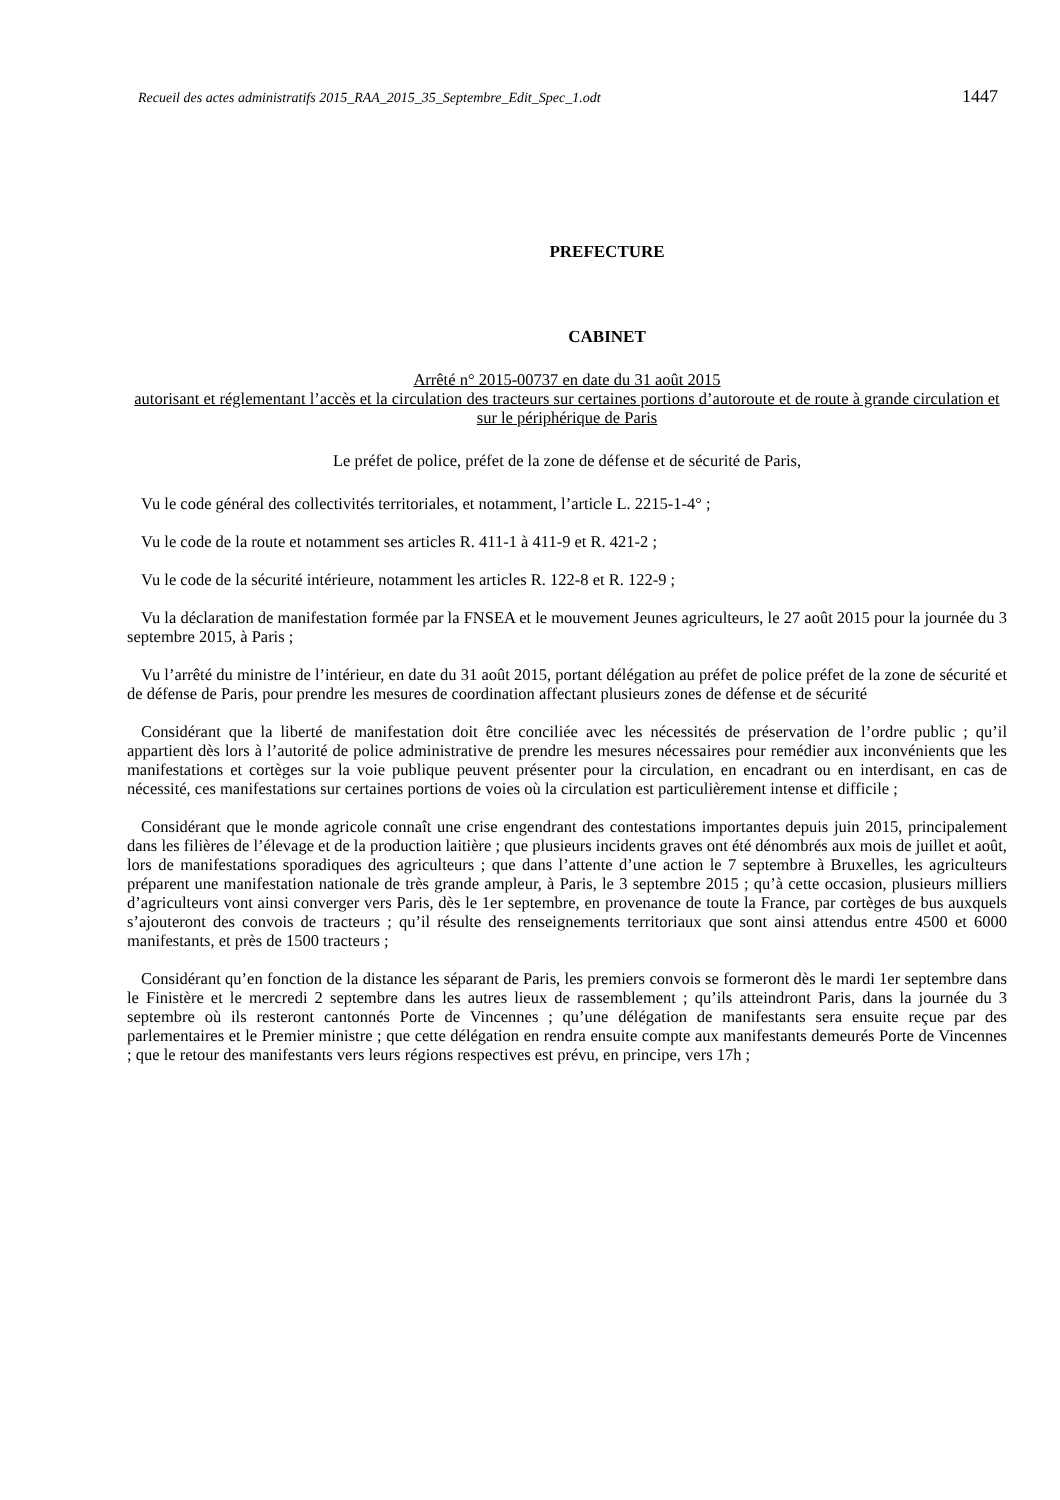Recueil des actes administratifs 2015_RAA_2015_35_Septembre_Edit_Spec_1.odt 1447
PREFECTURE
CABINET
Arrêté n° 2015-00737 en date du 31 août 2015
autorisant et réglementant l’accès et la circulation des tracteurs sur certaines portions d’autoroute et de route à grande circulation et sur le périphérique de Paris
Le préfet de police, préfet de la zone de défense et de sécurité de Paris,
Vu le code général des collectivités territoriales, et notamment, l’article L. 2215-1-4° ;
Vu le code de la route et notamment ses articles R. 411-1 à 411-9 et R. 421-2 ;
Vu le code de la sécurité intérieure, notamment les articles R. 122-8 et R. 122-9 ;
Vu la déclaration de manifestation formée par la FNSEA et le mouvement Jeunes agriculteurs, le 27 août 2015 pour la journée du 3 septembre 2015, à Paris ;
Vu l’arrêté du ministre de l’intérieur, en date du 31 août 2015, portant délégation au préfet de police préfet de la zone de sécurité et de défense de Paris, pour prendre les mesures de coordination affectant plusieurs zones de défense et de sécurité
Considérant que la liberté de manifestation doit être conciliée avec les nécessités de préservation de l’ordre public ; qu’il appartient dès lors à l’autorité de police administrative de prendre les mesures nécessaires pour remédier aux inconvénients que les manifestations et cortèges sur la voie publique peuvent présenter pour la circulation, en encadrant ou en interdisant, en cas de nécessité, ces manifestations sur certaines portions de voies où la circulation est particulièrement intense et difficile ;
Considérant que le monde agricole connaît une crise engendrant des contestations importantes depuis juin 2015, principalement dans les filières de l’élevage et de la production laitière ; que plusieurs incidents graves ont été dénombrés aux mois de juillet et août, lors de manifestations sporadiques des agriculteurs ; que dans l’attente d’une action le 7 septembre à Bruxelles, les agriculteurs préparent une manifestation nationale de très grande ampleur, à Paris, le 3 septembre 2015 ; qu’à cette occasion, plusieurs milliers d’agriculteurs vont ainsi converger vers Paris, dès le 1er septembre, en provenance de toute la France, par cortèges de bus auxquels s’ajouteront des convois de tracteurs ; qu’il résulte des renseignements territoriaux que sont ainsi attendus entre 4500 et 6000 manifestants, et près de 1500 tracteurs ;
Considérant qu’en fonction de la distance les séparant de Paris, les premiers convois se formeront dès le mardi 1er septembre dans le Finistère et le mercredi 2 septembre dans les autres lieux de rassemblement ; qu’ils atteindront Paris, dans la journée du 3 septembre où ils resteront cantonnés Porte de Vincennes ; qu’une délégation de manifestants sera ensuite reçue par des parlementaires et le Premier ministre ; que cette délégation en rendra ensuite compte aux manifestants demeurés Porte de Vincennes ; que le retour des manifestants vers leurs régions respectives est prévu, en principe, vers 17h ;